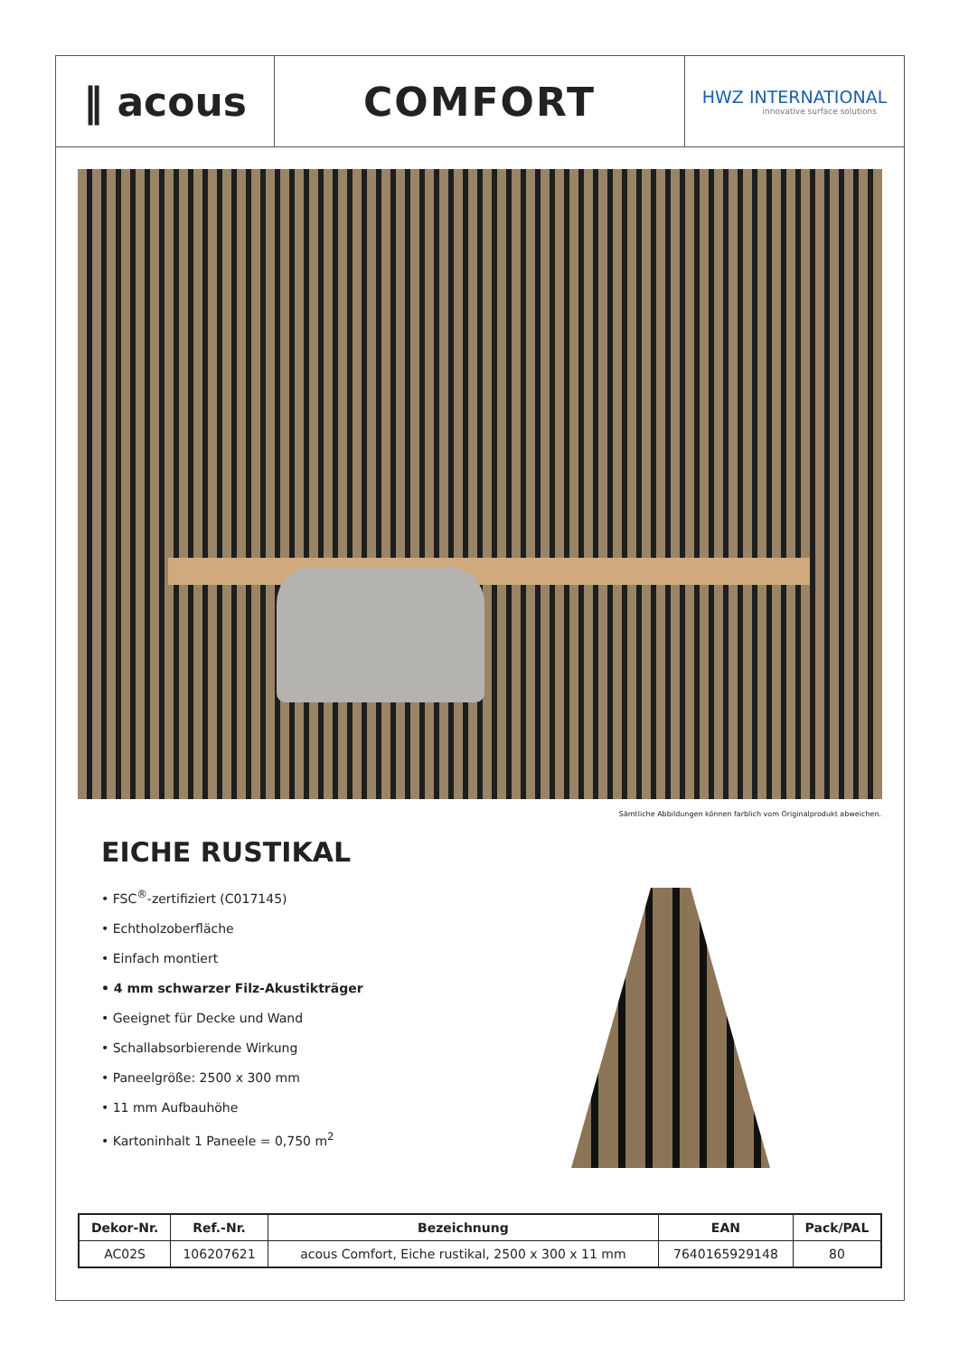‖ acous COMFORT
HWZ INTERNATIONAL
innovative surface solutions
Sämtliche Abbildungen können farblich vom Originalprodukt abweichen.
EICHE RUSTIKAL
• FSC<sup>®</sup>-zertifiziert (C017145)
• Echtholzoberfläche
• Einfach montiert
• 4 mm schwarzer Filz-Akustikträger
• Geeignet für Decke und Wand
• Schallabsorbierende Wirkung
• Paneelgröße: 2500 x 300 mm
• 11 mm Aufbauhöhe
• Kartoninhalt 1 Paneele = 0,750 m<sup>2</sup>
| Dekor-Nr. | Ref.-Nr. | Bezeichnung | EAN | Pack/PAL |
| --- | --- | --- | --- | --- |
| AC02S | 106207621 | acous Comfort, Eiche rustikal, 2500 x 300 x 11 mm | 7640165929148 | 80 |